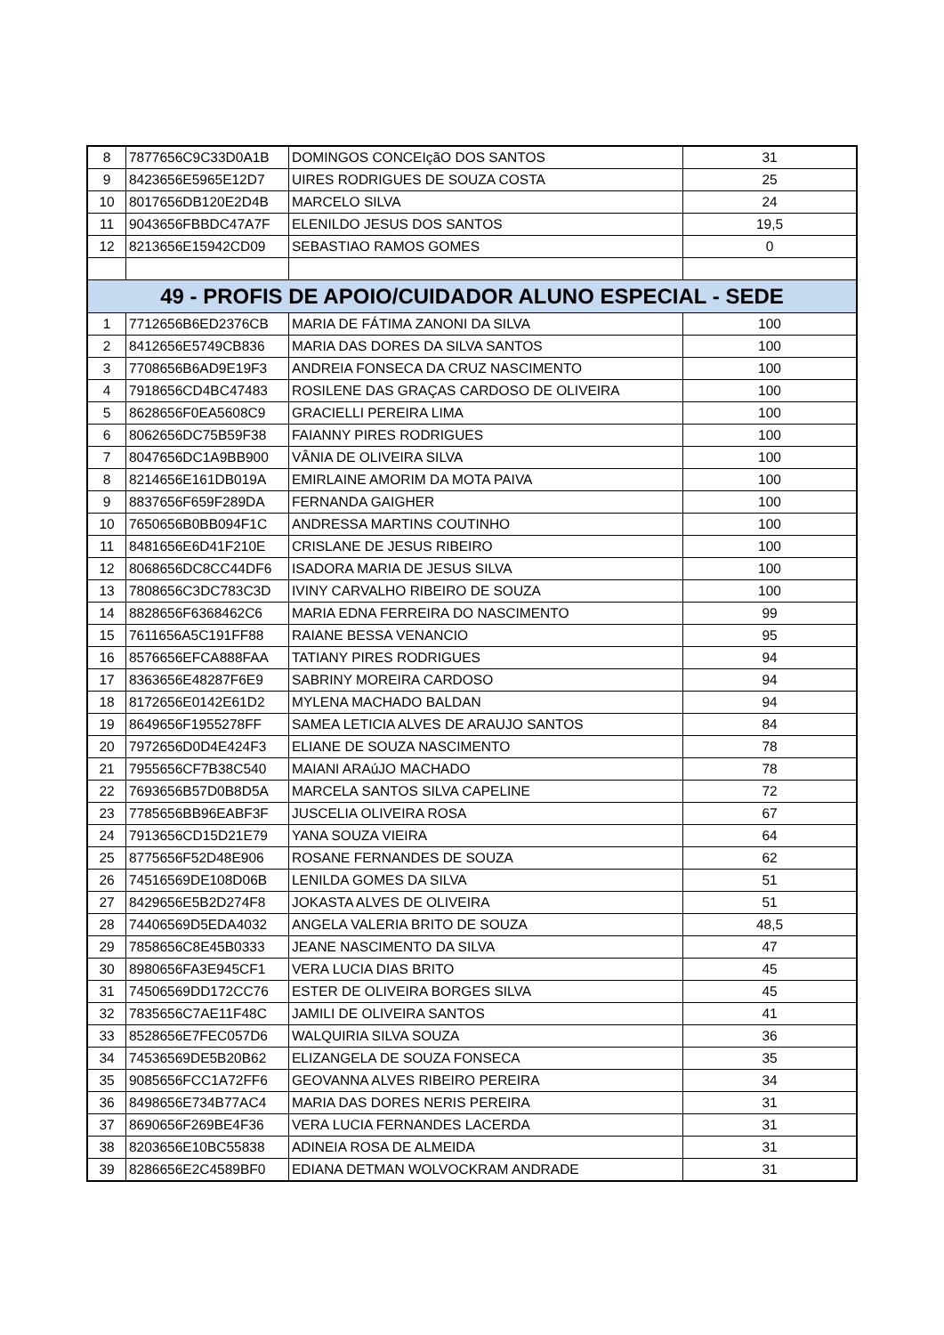| 8 | 7877656C9C33D0A1B | DOMINGOS CONCEIçãO DOS SANTOS | 31 |
| 9 | 8423656E5965E12D7 | UIRES RODRIGUES DE SOUZA COSTA | 25 |
| 10 | 8017656DB120E2D4B | MARCELO SILVA | 24 |
| 11 | 9043656FBBDC47A7F | ELENILDO JESUS DOS SANTOS | 19,5 |
| 12 | 8213656E15942CD09 | SEBASTIAO RAMOS GOMES | 0 |
| 49 - PROFIS DE APOIO/CUIDADOR ALUNO ESPECIAL - SEDE | | | |
| 1 | 7712656B6ED2376CB | MARIA DE FÁTIMA ZANONI DA SILVA | 100 |
| 2 | 8412656E5749CB836 | MARIA DAS DORES DA SILVA SANTOS | 100 |
| 3 | 7708656B6AD9E19F3 | ANDREIA FONSECA DA CRUZ NASCIMENTO | 100 |
| 4 | 7918656CD4BC47483 | ROSILENE DAS GRAÇAS CARDOSO DE OLIVEIRA | 100 |
| 5 | 8628656F0EA5608C9 | GRACIELLI PEREIRA LIMA | 100 |
| 6 | 8062656DC75B59F38 | FAIANNY PIRES RODRIGUES | 100 |
| 7 | 8047656DC1A9BB900 | VÂNIA DE OLIVEIRA SILVA | 100 |
| 8 | 8214656E161DB019A | EMIRLAINE AMORIM DA MOTA PAIVA | 100 |
| 9 | 8837656F659F289DA | FERNANDA GAIGHER | 100 |
| 10 | 7650656B0BB094F1C | ANDRESSA MARTINS COUTINHO | 100 |
| 11 | 8481656E6D41F210E | CRISLANE DE JESUS RIBEIRO | 100 |
| 12 | 8068656DC8CC44DF6 | ISADORA MARIA DE JESUS SILVA | 100 |
| 13 | 7808656C3DC783C3D | IVINY CARVALHO RIBEIRO DE SOUZA | 100 |
| 14 | 8828656F6368462C6 | MARIA EDNA FERREIRA DO NASCIMENTO | 99 |
| 15 | 7611656A5C191FF88 | RAIANE BESSA VENANCIO | 95 |
| 16 | 8576656EFCA888FAA | TATIANY PIRES RODRIGUES | 94 |
| 17 | 8363656E48287F6E9 | SABRINY MOREIRA CARDOSO | 94 |
| 18 | 8172656E0142E61D2 | MYLENA MACHADO BALDAN | 94 |
| 19 | 8649656F1955278FF | SAMEA LETICIA ALVES DE ARAUJO SANTOS | 84 |
| 20 | 7972656D0D4E424F3 | ELIANE DE SOUZA NASCIMENTO | 78 |
| 21 | 7955656CF7B38C540 | MAIANI ARAúJO MACHADO | 78 |
| 22 | 7693656B57D0B8D5A | MARCELA SANTOS SILVA CAPELINE | 72 |
| 23 | 7785656BB96EABF3F | JUSCELIA OLIVEIRA ROSA | 67 |
| 24 | 7913656CD15D21E79 | YANA SOUZA VIEIRA | 64 |
| 25 | 8775656F52D48E906 | ROSANE FERNANDES DE SOUZA | 62 |
| 26 | 74516569DE108D06B | LENILDA GOMES DA SILVA | 51 |
| 27 | 8429656E5B2D274F8 | JOKASTA ALVES DE OLIVEIRA | 51 |
| 28 | 74406569D5EDA4032 | ANGELA VALERIA BRITO DE SOUZA | 48,5 |
| 29 | 7858656C8E45B0333 | JEANE NASCIMENTO DA SILVA | 47 |
| 30 | 8980656FA3E945CF1 | VERA LUCIA DIAS BRITO | 45 |
| 31 | 74506569DD172CC76 | ESTER DE OLIVEIRA BORGES SILVA | 45 |
| 32 | 7835656C7AE11F48C | JAMILI DE OLIVEIRA SANTOS | 41 |
| 33 | 8528656E7FEC057D6 | WALQUIRIA SILVA SOUZA | 36 |
| 34 | 74536569DE5B20B62 | ELIZANGELA DE SOUZA FONSECA | 35 |
| 35 | 9085656FCC1A72FF6 | GEOVANNA ALVES RIBEIRO PEREIRA | 34 |
| 36 | 8498656E734B77AC4 | MARIA DAS DORES NERIS PEREIRA | 31 |
| 37 | 8690656F269BE4F36 | VERA LUCIA FERNANDES LACERDA | 31 |
| 38 | 8203656E10BC55838 | ADINEIA ROSA DE ALMEIDA | 31 |
| 39 | 8286656E2C4589BF0 | EDIANA DETMAN WOLVOCKRAM ANDRADE | 31 |